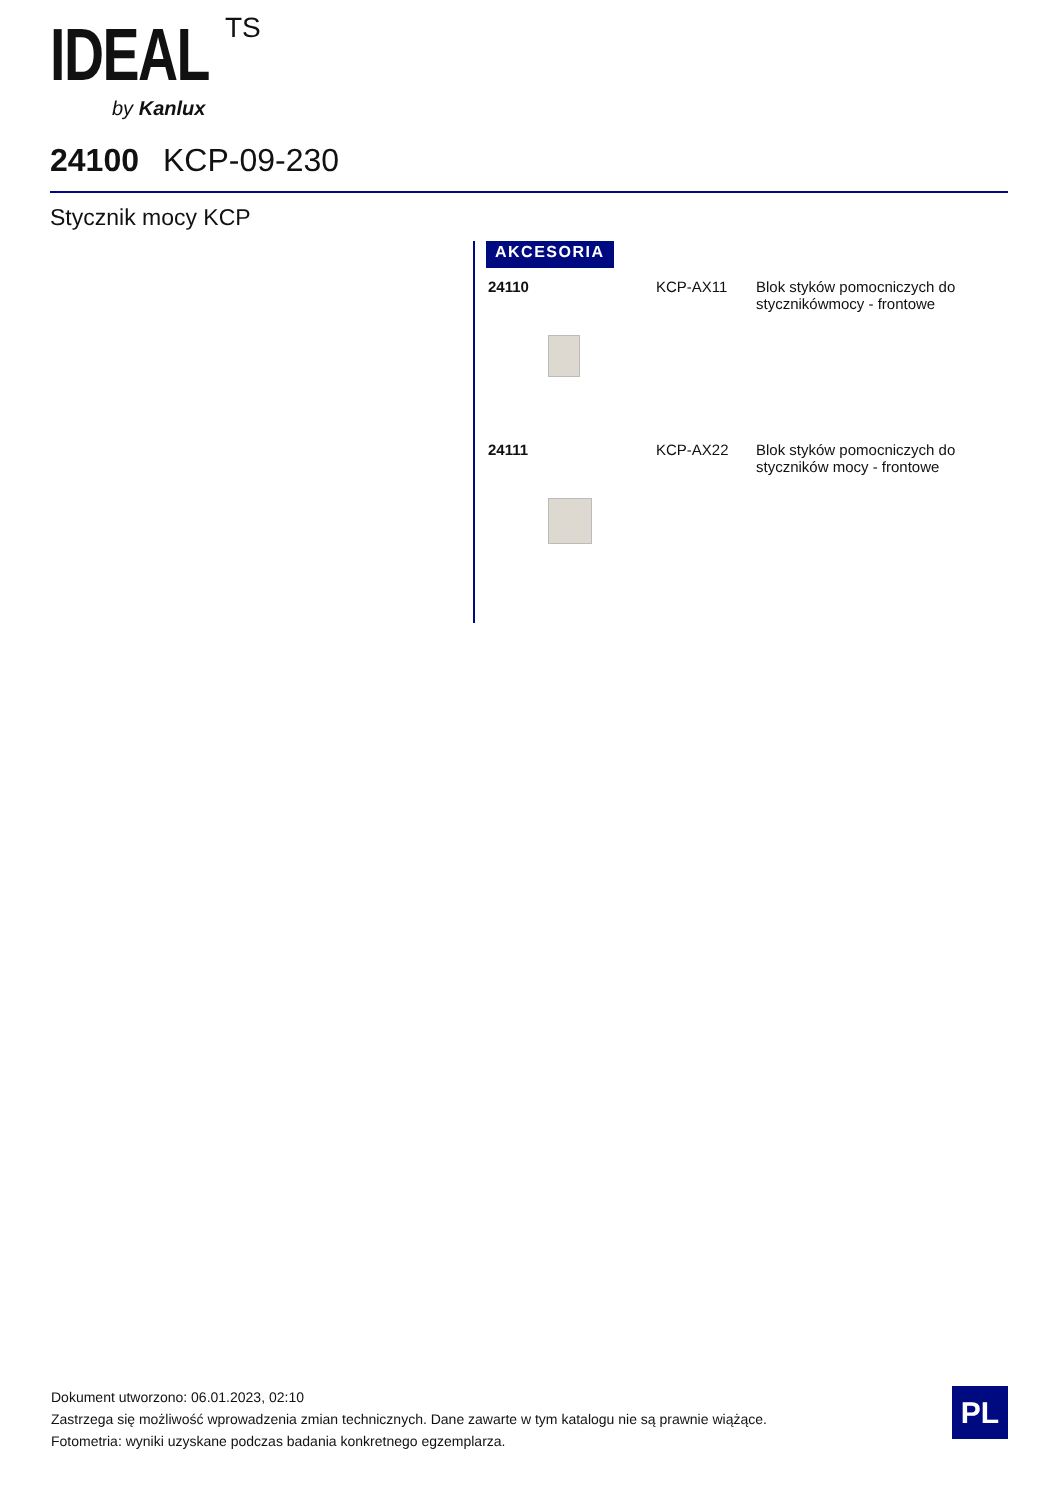IDEAL TS
by Kanlux
24100 KCP-09-230
Stycznik mocy KCP
AKCESORIA
| 24110 | KCP-AX11 | Blok styków pomocniczych do stycznikówmocy - frontowe |
| 24111 | KCP-AX22 | Blok styków pomocniczych do styczników mocy - frontowe |
Dokument utworzono: 06.01.2023, 02:10
Zastrzega się możliwość wprowadzenia zmian technicznych. Dane zawarte w tym katalogu nie są prawnie wiążące.
Fotometria: wyniki uzyskane podczas badania konkretnego egzemplarza.
PL